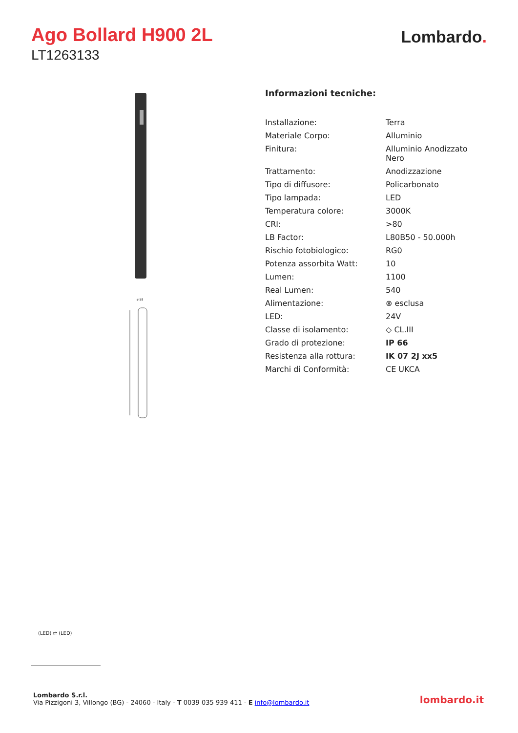Ago Bollard H900 2L
LT1263133
Lombardo.
ø 58
Informazioni tecniche:
| Installazione: | Terra |
| Materiale Corpo: | Alluminio |
| Finitura: | Alluminio Anodizzato Nero |
| Trattamento: | Anodizzazione |
| Tipo di diffusore: | Policarbonato |
| Tipo lampada: | LED |
| Temperatura colore: | 3000K |
| CRI: | >80 |
| LB Factor: | L80B50 - 50.000h |
| Rischio fotobiologico: | RG0 |
| Potenza assorbita Watt: | 10 |
| Lumen: | 1100 |
| Real Lumen: | 540 |
| Alimentazione: | ⊗ esclusa |
| LED: | 24V |
| Classe di isolamento: | ◇ CL.III |
| Grado di protezione: | IP 66 |
| Resistenza alla rottura: | IK 07 2J xx5 |
| Marchi di Conformità: | CE UKCA |
(LED) ⇄ (LED)
Lombardo S.r.l.
Via Pizzigoni 3, Villongo (BG) - 24060 - Italy - T 0039 035 939 411 - E info@lombardo.it
lombardo.it